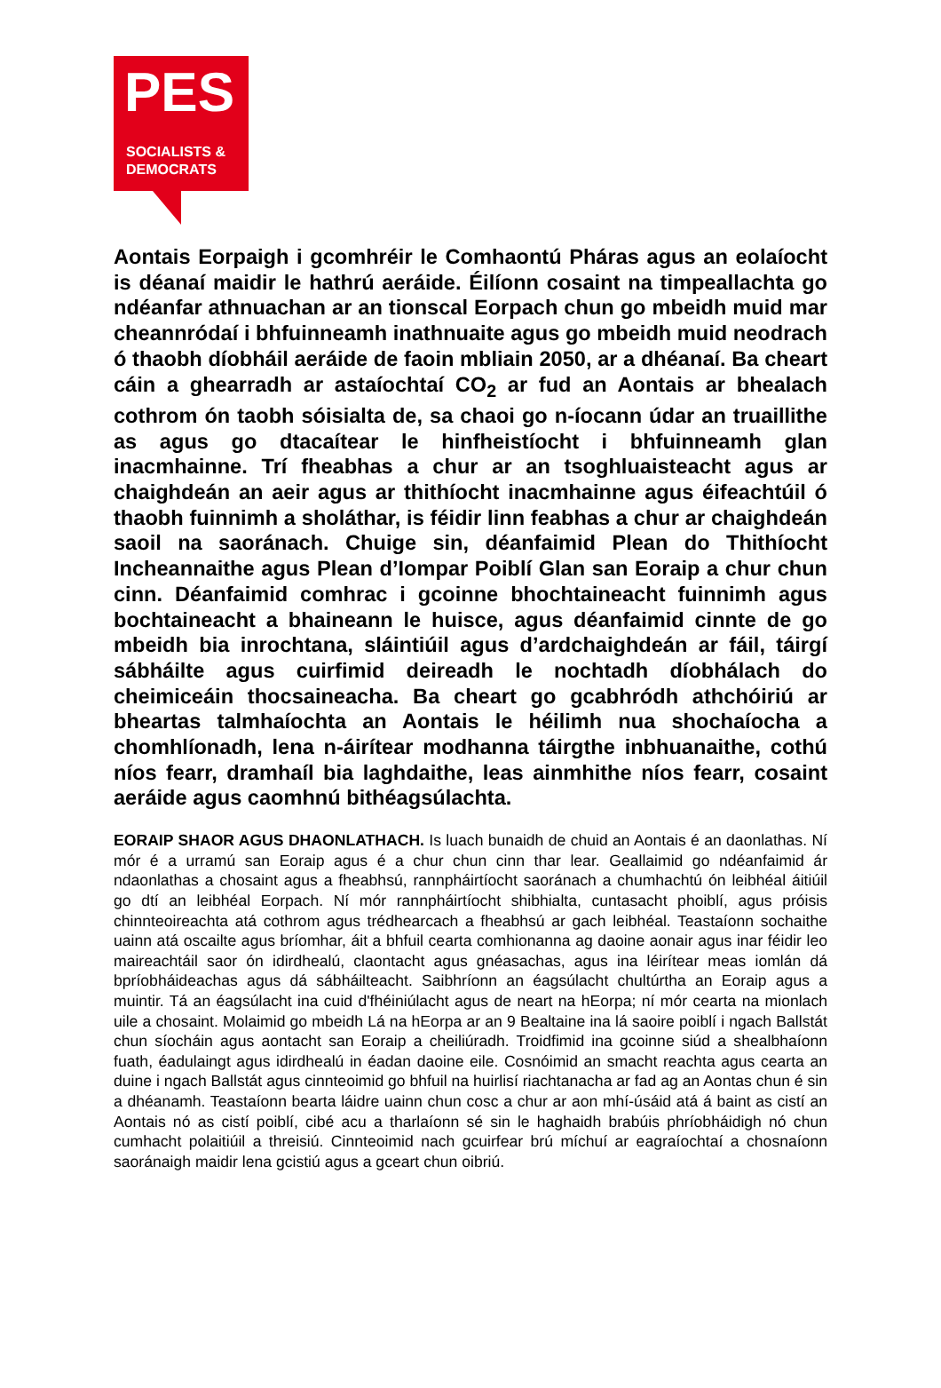PES
SOCIALISTS &
DEMOCRATS
Aontais Eorpaigh i gcomhréir le Comhaontú Pháras agus an eolaíocht is déanaí maidir le hathrú aeráide. Éilíonn cosaint na timpeallachta go ndéanfar athnuachan ar an tionscal Eorpach chun go mbeidh muid mar cheannródaí i bhfuinneamh inathnuaite agus go mbeidh muid neodrach ó thaobh díobháil aeráide de faoin mbliain 2050, ar a dhéanaí. Ba cheart cáin a ghearradh ar astaíochtaí CO<sub>2</sub> ar fud an Aontais ar bhealach cothrom ón taobh sóisialta de, sa chaoi go n-íocann údar an truaillithe as agus go dtacaítear le hinfheistíocht i bhfuinneamh glan inacmhainne. Trí fheabhas a chur ar an tsoghluaisteacht agus ar chaighdeán an aeir agus ar thithíocht inacmhainne agus éifeachtúil ó thaobh fuinnimh a sholáthar, is féidir linn feabhas a chur ar chaighdeán saoil na saoránach. Chuige sin, déanfaimid Plean do Thithíocht Incheannaithe agus Plean d’Iompar Poiblí Glan san Eoraip a chur chun cinn. Déanfaimid comhrac i gcoinne bhochtaineacht fuinnimh agus bochtaineacht a bhaineann le huisce, agus déanfaimid cinnte de go mbeidh bia inrochtana, sláintiúil agus d’ardchaighdeán ar fáil, táirgí sábháilte agus cuirfimid deireadh le nochtadh díobhálach do cheimiceáin thocsaineacha. Ba cheart go gcabhródh athchóiriú ar bheartas talmhaíochta an Aontais le héilimh nua shochaíocha a chomhlíonadh, lena n-áirítear modhanna táirgthe inbhuanaithe, cothú níos fearr, dramhaíl bia laghdaithe, leas ainmhithe níos fearr, cosaint aeráide agus caomhnú bithéagsúlachta.
EORAIP SHAOR AGUS DHAONLATHACH. Is luach bunaidh de chuid an Aontais é an daonlathas. Ní mór é a urramú san Eoraip agus é a chur chun cinn thar lear. Geallaimid go ndéanfaimid ár ndaonlathas a chosaint agus a fheabhsú, rannpháirtíocht saoránach a chumhachtú ón leibhéal áitiúil go dtí an leibhéal Eorpach. Ní mór rannpháirtíocht shibhialta, cuntasacht phoiblí, agus próisis chinnteoireachta atá cothrom agus trédhearcach a fheabhsú ar gach leibhéal. Teastaíonn sochaithe uainn atá oscailte agus bríomhar, áit a bhfuil cearta comhionanna ag daoine aonair agus inar féidir leo maireachtáil saor ón idirdhealú, claontacht agus gnéasachas, agus ina léirítear meas iomlán dá bpríobháideachas agus dá sábháilteacht. Saibhríonn an éagsúlacht chultúrtha an Eoraip agus a muintir. Tá an éagsúlacht ina cuid d'fhéiniúlacht agus de neart na hEorpa; ní mór cearta na mionlach uile a chosaint. Molaimid go mbeidh Lá na hEorpa ar an 9 Bealtaine ina lá saoire poiblí i ngach Ballstát chun síocháin agus aontacht san Eoraip a cheiliúradh. Troidfimid ina gcoinne siúd a shealbhaíonn fuath, éadulaingt agus idirdhealú in éadan daoine eile. Cosnóimid an smacht reachta agus cearta an duine i ngach Ballstát agus cinnteoimid go bhfuil na huirlisí riachtanacha ar fad ag an Aontas chun é sin a dhéanamh. Teastaíonn bearta láidre uainn chun cosc a chur ar aon mhí-úsáid atá á baint as cistí an Aontais nó as cistí poiblí, cibé acu a tharlaíonn sé sin le haghaidh brabúis phríobháidigh nó chun cumhacht polaitiúil a threisiú. Cinnteoimid nach gcuirfear brú míchuí ar eagraíochtaí a chosnaíonn saoránaigh maidir lena gcistiú agus a gceart chun oibriú.